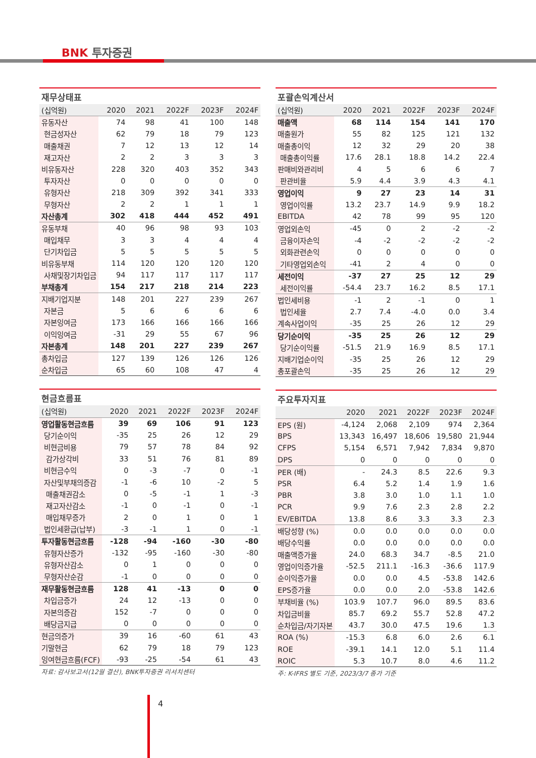BNK 투자증권
재무상태표
| (십억원) | 2020 | 2021 | 2022F | 2023F | 2024F |
| --- | --- | --- | --- | --- | --- |
| 유동자산 | 74 | 98 | 41 | 100 | 148 |
| 현금성자산 | 62 | 79 | 18 | 79 | 123 |
| 매출채권 | 7 | 12 | 13 | 12 | 14 |
| 재고자산 | 2 | 2 | 3 | 3 | 3 |
| 비유동자산 | 228 | 320 | 403 | 352 | 343 |
| 투자자산 | 0 | 0 | 0 | 0 | 0 |
| 유형자산 | 218 | 309 | 392 | 341 | 333 |
| 무형자산 | 2 | 2 | 1 | 1 | 1 |
| 자산총계 | 302 | 418 | 444 | 452 | 491 |
| 유동부채 | 40 | 96 | 98 | 93 | 103 |
| 매입채무 | 3 | 3 | 4 | 4 | 4 |
| 단기차입금 | 5 | 5 | 5 | 5 | 5 |
| 비유동부채 | 114 | 120 | 120 | 120 | 120 |
| 사채및장기차입금 | 94 | 117 | 117 | 117 | 117 |
| 부채총계 | 154 | 217 | 218 | 214 | 223 |
| 지배기업지분 | 148 | 201 | 227 | 239 | 267 |
| 자본금 | 5 | 6 | 6 | 6 | 6 |
| 자본잉여금 | 173 | 166 | 166 | 166 | 166 |
| 이익잉여금 | -31 | 29 | 55 | 67 | 96 |
| 자본총계 | 148 | 201 | 227 | 239 | 267 |
| 총차입금 | 127 | 139 | 126 | 126 | 126 |
| 순차입금 | 65 | 60 | 108 | 47 | 4 |
현금흐름표
| (십억원) | 2020 | 2021 | 2022F | 2023F | 2024F |
| --- | --- | --- | --- | --- | --- |
| 영업활동현금흐름 | 39 | 69 | 106 | 91 | 123 |
| 당기순이익 | -35 | 25 | 26 | 12 | 29 |
| 비현금비용 | 79 | 57 | 78 | 84 | 92 |
| 감가상각비 | 33 | 51 | 76 | 81 | 89 |
| 비현금수익 | 0 | -3 | -7 | 0 | -1 |
| 자산및부채의증감 | -1 | -6 | 10 | -2 | 5 |
| 매출채권감소 | 0 | -5 | -1 | 1 | -3 |
| 재고자산감소 | -1 | 0 | -1 | 0 | -1 |
| 매입채무증가 | 2 | 0 | 1 | 0 | 1 |
| 법인세환급(납부) | -3 | -1 | 1 | 0 | -1 |
| 투자활동현금흐름 | -128 | -94 | -160 | -30 | -80 |
| 유형자산증가 | -132 | -95 | -160 | -30 | -80 |
| 유형자산감소 | 0 | 1 | 0 | 0 | 0 |
| 무형자산순감 | -1 | 0 | 0 | 0 | 0 |
| 재무활동현금흐름 | 128 | 41 | -13 | 0 | 0 |
| 차입금증가 | 24 | 12 | -13 | 0 | 0 |
| 자본의증감 | 152 | -7 | 0 | 0 | 0 |
| 배당금지급 | 0 | 0 | 0 | 0 | 0 |
| 현금의증가 | 39 | 16 | -60 | 61 | 43 |
| 기말현금 | 62 | 79 | 18 | 79 | 123 |
| 잉여현금흐름(FCF) | -93 | -25 | -54 | 61 | 43 |
자료: 감사보고서(12월 결산), BNK투자증권 리서치센터
포괄손익계산서
| (십억원) | 2020 | 2021 | 2022F | 2023F | 2024F |
| --- | --- | --- | --- | --- | --- |
| 매출액 | 68 | 114 | 154 | 141 | 170 |
| 매출원가 | 55 | 82 | 125 | 121 | 132 |
| 매출총이익 | 12 | 32 | 29 | 20 | 38 |
| 매출총이익률 | 17.6 | 28.1 | 18.8 | 14.2 | 22.4 |
| 판매비와관리비 | 4 | 5 | 6 | 6 | 7 |
| 판관비율 | 5.9 | 4.4 | 3.9 | 4.3 | 4.1 |
| 영업이익 | 9 | 27 | 23 | 14 | 31 |
| 영업이익률 | 13.2 | 23.7 | 14.9 | 9.9 | 18.2 |
| EBITDA | 42 | 78 | 99 | 95 | 120 |
| 영업외손익 | -45 | 0 | 2 | -2 | -2 |
| 금융이자손익 | -4 | -2 | -2 | -2 | -2 |
| 외화관련손익 | 0 | 0 | 0 | 0 | 0 |
| 기타영업외손익 | -41 | 2 | 4 | 0 | 0 |
| 세전이익 | -37 | 27 | 25 | 12 | 29 |
| 세전이익률 | -54.4 | 23.7 | 16.2 | 8.5 | 17.1 |
| 법인세비용 | -1 | 2 | -1 | 0 | 1 |
| 법인세율 | 2.7 | 7.4 | -4.0 | 0.0 | 3.4 |
| 계속사업이익 | -35 | 25 | 26 | 12 | 29 |
| 당기순이익 | -35 | 25 | 26 | 12 | 29 |
| 당기순이익률 | -51.5 | 21.9 | 16.9 | 8.5 | 17.1 |
| 지배기업순이익 | -35 | 25 | 26 | 12 | 29 |
| 총포괄손익 | -35 | 25 | 26 | 12 | 29 |
주요투자지표
| | 2020 | 2021 | 2022F | 2023F | 2024F |
| --- | --- | --- | --- | --- | --- |
| EPS (원) | -4,124 | 2,068 | 2,109 | 974 | 2,364 |
| BPS | 13,343 | 16,497 | 18,606 | 19,580 | 21,944 |
| CFPS | 5,154 | 6,571 | 7,942 | 7,834 | 9,870 |
| DPS | 0 | 0 | 0 | 0 | 0 |
| PER (배) | - | 24.3 | 8.5 | 22.6 | 9.3 |
| PSR | 6.4 | 5.2 | 1.4 | 1.9 | 1.6 |
| PBR | 3.8 | 3.0 | 1.0 | 1.1 | 1.0 |
| PCR | 9.9 | 7.6 | 2.3 | 2.8 | 2.2 |
| EV/EBITDA | 13.8 | 8.6 | 3.3 | 3.3 | 2.3 |
| 배당성향 (%) | 0.0 | 0.0 | 0.0 | 0.0 | 0.0 |
| 배당수익률 | 0.0 | 0.0 | 0.0 | 0.0 | 0.0 |
| 매출액증가율 | 24.0 | 68.3 | 34.7 | -8.5 | 21.0 |
| 영업이익증가율 | -52.5 | 211.1 | -16.3 | -36.6 | 117.9 |
| 순이익증가율 | 0.0 | 0.0 | 4.5 | -53.8 | 142.6 |
| EPS증가율 | 0.0 | 0.0 | 2.0 | -53.8 | 142.6 |
| 부채비율 (%) | 103.9 | 107.7 | 96.0 | 89.5 | 83.6 |
| 차입금비율 | 85.7 | 69.2 | 55.7 | 52.8 | 47.2 |
| 순차입금/자기자본 | 43.7 | 30.0 | 47.5 | 19.6 | 1.3 |
| ROA (%) | -15.3 | 6.8 | 6.0 | 2.6 | 6.1 |
| ROE | -39.1 | 14.1 | 12.0 | 5.1 | 11.4 |
| ROIC | 5.3 | 10.7 | 8.0 | 4.6 | 11.2 |
주: K-IFRS 별도 기준, 2023/3/7 종가 기준
4